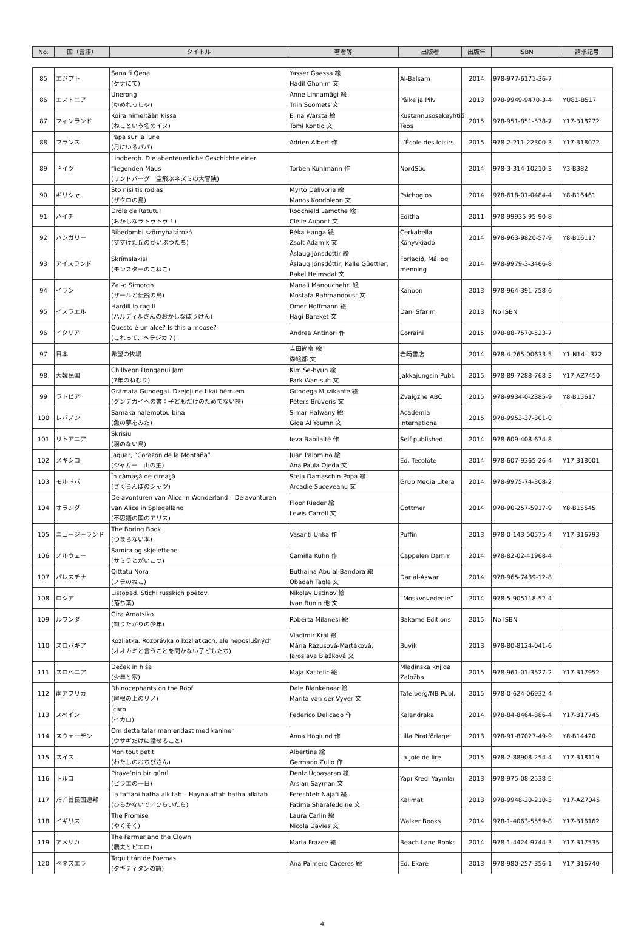| No. | 国（言語） | タイトル | 著者等 | 出版者 | 出版年 | ISBN | 請求記号 |
| --- | --- | --- | --- | --- | --- | --- | --- |
| 85 | エジプト | Sana fi Qena (ケナにて) | Yasser Gaessa 絵 Hadil Ghonim 文 | Al-Balsam | 2014 | 978-977-6171-36-7 | |
| 86 | エストニア | Unerong (ゆめれっしゃ) | Anne Linnamägi 絵 Triin Soomets 文 | Päike ja Pilv | 2013 | 978-9949-9470-3-4 | YU81-B517 |
| 87 | フィンランド | Koira nimeltään Kissa (ねこという名のイヌ) | Elina Warsta 絵 Tomi Kontio 文 | Kustannusosakeyhtiö Teos | 2015 | 978-951-851-578-7 | Y17-B18272 |
| 88 | フランス | Papa sur la lune (月にいるパパ) | Adrien Albert 作 | L’École des loisirs | 2015 | 978-2-211-22300-3 | Y17-B18072 |
| 89 | ドイツ | Lindbergh. Die abenteuerliche Geschichte einer fliegenden Maus (リンドバーグ 空飛ぶネズミの大冒険) | Torben Kuhlmann 作 | NordSüd | 2014 | 978-3-314-10210-3 | Y3-B382 |
| 90 | ギリシャ | Sto nisi tis rodias (ザクロの島) | Myrto Delivoria 絵 Manos Kondoleon 文 | Psichogios | 2014 | 978-618-01-0484-4 | Y8-B16461 |
| 91 | ハイチ | Drôle de Ratutu! (おかしなラトゥトゥ！) | Rodchield Lamothe 絵 Clélie Aupont 文 | Editha | 2011 | 978-99935-95-90-8 | |
| 92 | ハンガリー | Bibedombi szörnyhatározó (すすけた丘のかいぶつたち) | Réka Hanga 絵 Zsolt Adamik 文 | Cerkabella Könyvkiadó | 2014 | 978-963-9820-57-9 | Y8-B16117 |
| 93 | アイスランド | Skrímslakisi (モンスターのこねこ) | Áslaug Jónsdóttir 絵 Áslaug Jónsdóttir, Kalle Güettler, Rakel Helmsdal 文 | Forlagið, Mál og menning | 2014 | 978-9979-3-3466-8 | |
| 94 | イラン | Zal-o Simorgh (ザールと伝説の鳥) | Manali Manouchehri 絵 Mostafa Rahmandoust 文 | Kanoon | 2013 | 978-964-391-758-6 | |
| 95 | イスラエル | Hardill lo ragill (ハルディルさんのおかしなぼうけん) | Omer Hoffmann 絵 Hagi Bareket 文 | Dani Sfarim | 2013 | No ISBN | |
| 96 | イタリア | Questo è un alce? Is this a moose? (これって、ヘラジカ？) | Andrea Antinori 作 | Corraini | 2015 | 978-88-7570-523-7 | |
| 97 | 日本 | 希望の牧場 | 吉田尚令 絵 森絵都 文 | 岩崎書店 | 2014 | 978-4-265-00633-5 | Y1-N14-L372 |
| 98 | 大韓民国 | Chillyeon Donganui Jam (7年のねむり) | Kim Se-hyun 絵 Park Wan-suh 文 | Jakkajungsin Publ. | 2015 | 978-89-7288-768-3 | Y17-AZ7450 |
| 99 | ラトビア | Grāmata Gundegai. Dzejoļi ne tikai bērniem (グンデガイへの書：子どもだけのためでない詩) | Gundega Muzikante 絵 Pēters Brūveris 文 | Zvaigzne ABC | 2015 | 978-9934-0-2385-9 | Y8-B15617 |
| 100 | レバノン | Samaka halemotou biha (魚の夢をみた) | Simar Halwany 絵 Gida Al Youmn 文 | Academia International | 2015 | 978-9953-37-301-0 | |
| 101 | リトアニア | Skrisiu (羽のない鳥) | Ieva Babilaitė 作 | Self-published | 2014 | 978-609-408-674-8 | |
| 102 | メキシコ | Jaguar, “Corazón de la Montaña” (ジャガー 山の主) | Juan Palomino 絵 Ana Paula Ojeda 文 | Ed. Tecolote | 2014 | 978-607-9365-26-4 | Y17-B18001 |
| 103 | モルドバ | În cămaşă de cireaşă (さくらんぼのシャツ) | Stela Damaschin-Popa 絵 Arcadie Suceveanu 文 | Grup Media Litera | 2014 | 978-9975-74-308-2 | |
| 104 | オランダ | De avonturen van Alice in Wonderland – De avonturen van Alice in Spiegelland (不思議の国のアリス) | Floor Rieder 絵 Lewis Carroll 文 | Gottmer | 2014 | 978-90-257-5917-9 | Y8-B15545 |
| 105 | ニュージーランド | The Boring Book (つまらない本) | Vasanti Unka 作 | Puffin | 2013 | 978-0-143-50575-4 | Y17-B16793 |
| 106 | ノルウェー | Samira og skjelettene (サミラとがいこつ) | Camilla Kuhn 作 | Cappelen Damm | 2014 | 978-82-02-41968-4 | |
| 107 | パレスチナ | Qittatu Nora (ノラのねこ) | Buthaina Abu al-Bandora 絵 Obadah Taqla 文 | Dar al-Aswar | 2014 | 978-965-7439-12-8 | |
| 108 | ロシア | Listopad. Stichi russkich poėtov (落ち葉) | Nikolay Ustinov 絵 Ivan Bunin 他 文 | “Moskvovedenie” | 2014 | 978-5-905118-52-4 | |
| 109 | ルワンダ | Gira Amatsiko (知りたがりの少年) | Roberta Milanesi 絵 | Bakame Editions | 2015 | No ISBN | |
| 110 | スロバキア | Kozliatka. Rozprávka o kozliatkach, ale neposlušných (オオカミと言うことを聞かない子どもたち) | Vladimír Král 絵 Mária Rázusová-Martáková, Jaroslava Blažková 文 | Buvik | 2013 | 978-80-8124-041-6 | |
| 111 | スロベニア | Deček in hiša (少年と家) | Maja Kastelic 絵 | Mladinska knjiga Založba | 2015 | 978-961-01-3527-2 | Y17-B17952 |
| 112 | 南アフリカ | Rhinocephants on the Roof (屋根の上のリノ) | Dale Blankenaar 絵 Marita van der Vyver 文 | Tafelberg/NB Publ. | 2015 | 978-0-624-06932-4 | |
| 113 | スペイン | Ícaro (イカロ) | Federico Delicado 作 | Kalandraka | 2014 | 978-84-8464-886-4 | Y17-B17745 |
| 114 | スウェーデン | Om detta talar man endast med kaniner (ウサギだけに話せること) | Anna Höglund 作 | Lilla Piratförlaget | 2013 | 978-91-87027-49-9 | Y8-B14420 |
| 115 | スイス | Mon tout petit (わたしのおちびさん) | Albertine 絵 Germano Zullo 作 | La Joie de lire | 2015 | 978-2-88908-254-4 | Y17-B18119 |
| 116 | トルコ | Piraye’nin bir günü (ピラエの一日) | Denlz Üçbaşaran 絵 Arslan Sayman 文 | Yapı Kredi Yayınlaı | 2013 | 978-975-08-2538-5 | |
| 117 | ｱﾗﾌﾞ首長国連邦 | La taftahi hatha alkitab – Hayna aftah hatha alkitab (ひらかないで／ひらいたら) | Fereshteh Najafi 絵 Fatima Sharafeddine 文 | Kalimat | 2013 | 978-9948-20-210-3 | Y17-AZ7045 |
| 118 | イギリス | The Promise (やくそく) | Laura Carlin 絵 Nicola Davies 文 | Walker Books | 2014 | 978-1-4063-5559-8 | Y17-B16162 |
| 119 | アメリカ | The Farmer and the Clown (農夫とピエロ) | Marla Frazee 絵 | Beach Lane Books | 2014 | 978-1-4424-9744-3 | Y17-B17535 |
| 120 | ベネズエラ | Taquititán de Poemas (タキティタンの詩) | Ana Palmero Cáceres 絵 | Ed. Ekaré | 2013 | 978-980-257-356-1 | Y17-B16740 |
4